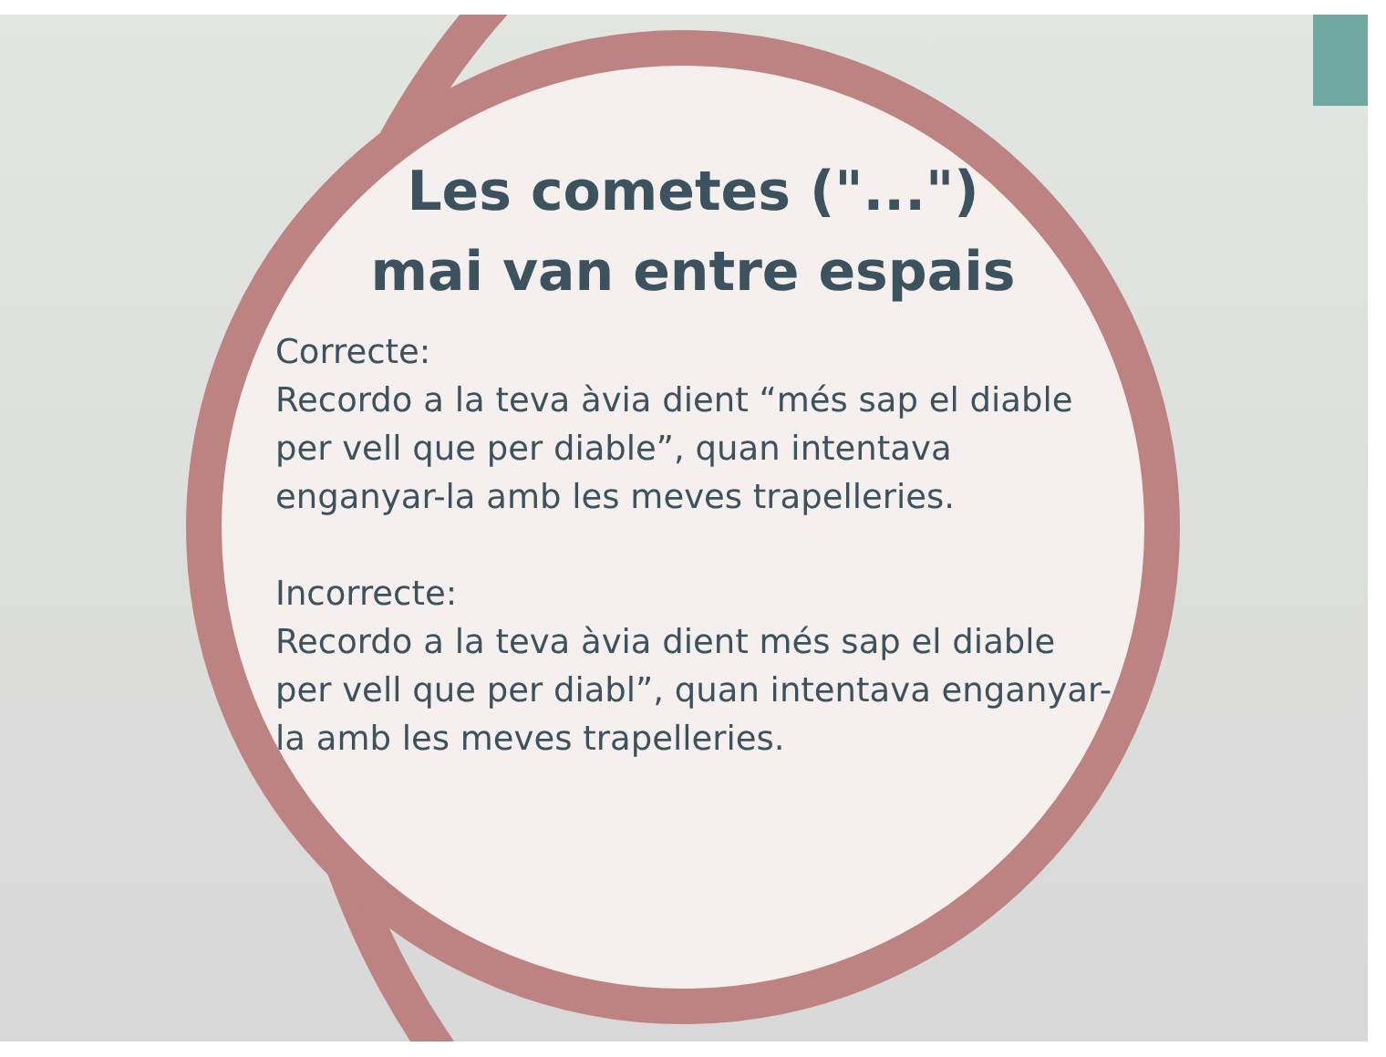Les cometes ("...")
mai van entre espais
Correcte:
Recordo a la teva àvia dient “més sap el diable per vell que per diable”, quan intentava enganyar-la amb les meves trapelleries.
Incorrecte:
Recordo a la teva àvia dient més sap el diable per vell que per diabl”, quan intentava enganyar-la amb les meves trapelleries.